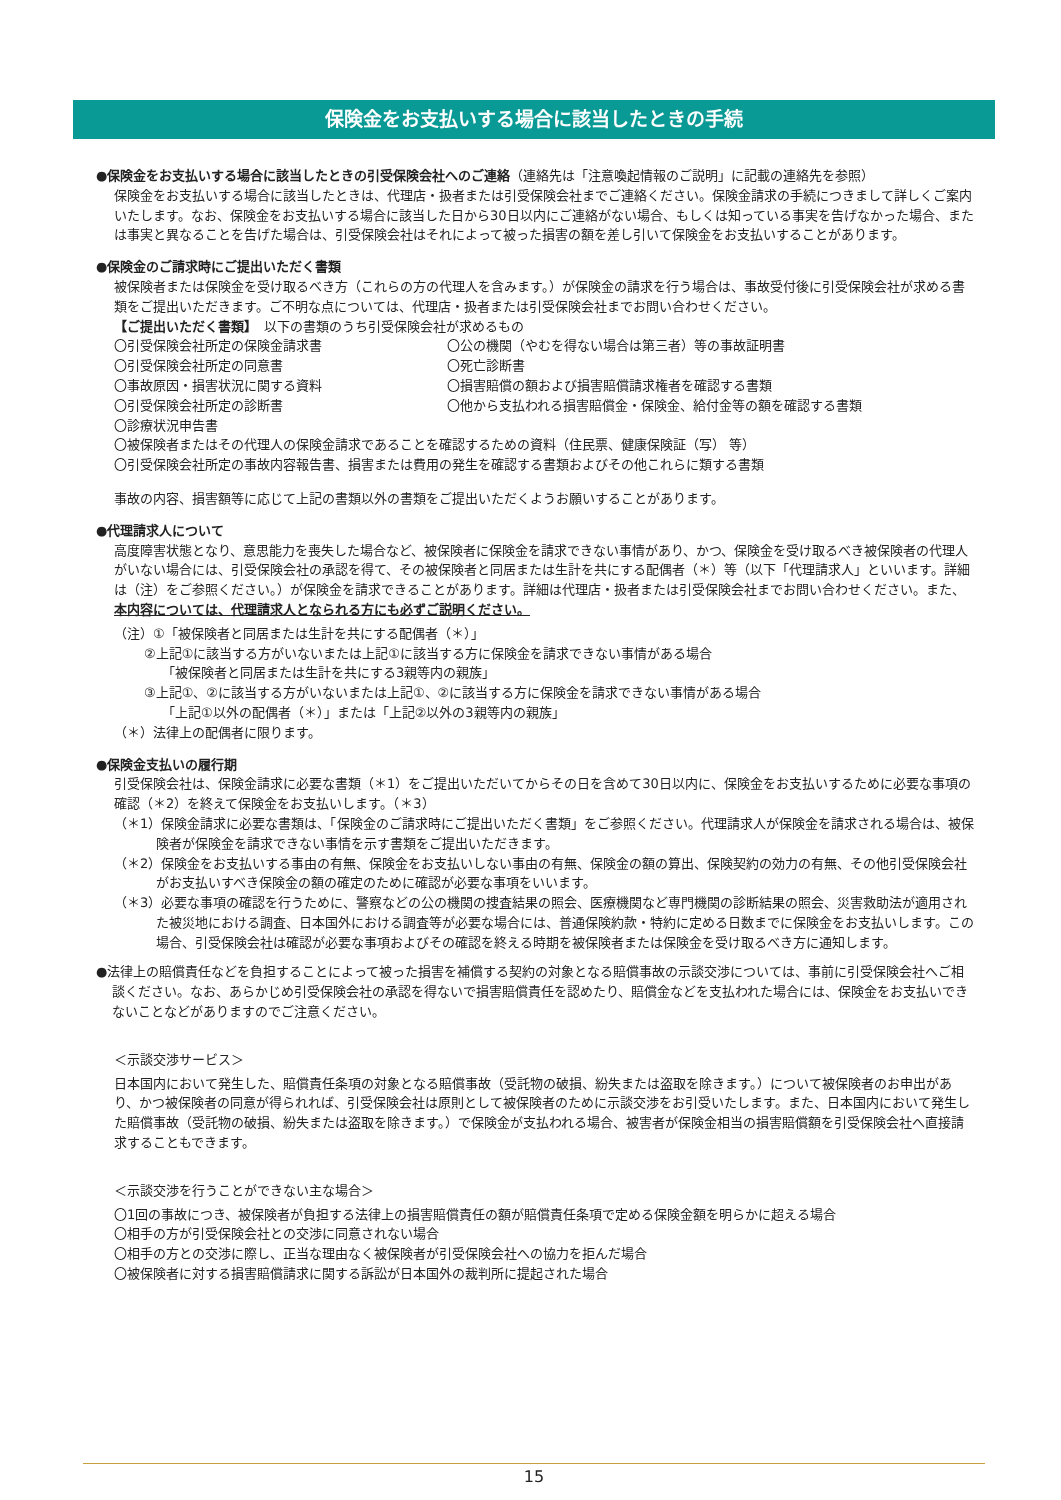保険金をお支払いする場合に該当したときの手続
●保険金をお支払いする場合に該当したときの引受保険会社へのご連絡（連絡先は「注意喚起情報のご説明」に記載の連絡先を参照）
保険金をお支払いする場合に該当したときは、代理店・扱者または引受保険会社までご連絡ください。保険金請求の手続につきまして詳しくご案内いたします。なお、保険金をお支払いする場合に該当した日から30日以内にご連絡がない場合、もしくは知っている事実を告げなかった場合、または事実と異なることを告げた場合は、引受保険会社はそれによって被った損害の額を差し引いて保険金をお支払いすることがあります。
●保険金のご請求時にご提出いただく書類
被保険者または保険金を受け取るべき方（これらの方の代理人を含みます。）が保険金の請求を行う場合は、事故受付後に引受保険会社が求める書類をご提出いただきます。ご不明な点については、代理店・扱者または引受保険会社までお問い合わせください。
【ご提出いただく書類】　以下の書類のうち引受保険会社が求めるもの
〇引受保険会社所定の保険金請求書 〇公の機関（やむを得ない場合は第三者）等の事故証明書 〇引受保険会社所定の同意書 〇死亡診断書 〇事故原因・損害状況に関する資料 〇損害賠償の額および損害賠償請求権者を確認する書類 〇引受保険会社所定の診断書 〇他から支払われる損害賠償金・保険金、給付金等の額を確認する書類
〇診療状況申告書
〇被保険者またはその代理人の保険金請求であることを確認するための資料（住民票、健康保険証（写） 等）
〇引受保険会社所定の事故内容報告書、損害または費用の発生を確認する書類およびその他これらに類する書類
事故の内容、損害額等に応じて上記の書類以外の書類をご提出いただくようお願いすることがあります。
●代理請求人について
高度障害状態となり、意思能力を喪失した場合など、被保険者に保険金を請求できない事情があり、かつ、保険金を受け取るべき被保険者の代理人がいない場合には、引受保険会社の承認を得て、その被保険者と同居または生計を共にする配偶者（＊）等（以下「代理請求人」といいます。詳細は（注）をご参照ください。）が保険金を請求できることがあります。詳細は代理店・扱者または引受保険会社までお問い合わせください。また、本内容については、代理請求人となられる方にも必ずご説明ください。
（注）①「被保険者と同居または生計を共にする配偶者（＊）」
②上記①に該当する方がいないまたは上記①に該当する方に保険金を請求できない事情がある場合
「被保険者と同居または生計を共にする3親等内の親族」
③上記①、②に該当する方がいないまたは上記①、②に該当する方に保険金を請求できない事情がある場合
「上記①以外の配偶者（＊）」または「上記②以外の3親等内の親族」
（＊）法律上の配偶者に限ります。
●保険金支払いの履行期
引受保険会社は、保険金請求に必要な書類（＊1）をご提出いただいてからその日を含めて30日以内に、保険金をお支払いするために必要な事項の確認（＊2）を終えて保険金をお支払いします。（＊3）
（＊1）保険金請求に必要な書類は、「保険金のご請求時にご提出いただく書類」をご参照ください。代理請求人が保険金を請求される場合は、被保険者が保険金を請求できない事情を示す書類をご提出いただきます。
（＊2）保険金をお支払いする事由の有無、保険金をお支払いしない事由の有無、保険金の額の算出、保険契約の効力の有無、その他引受保険会社がお支払いすべき保険金の額の確定のために確認が必要な事項をいいます。
（＊3）必要な事項の確認を行うために、警察などの公の機関の捜査結果の照会、医療機関など専門機関の診断結果の照会、災害救助法が適用された被災地における調査、日本国外における調査等が必要な場合には、普通保険約款・特約に定める日数までに保険金をお支払いします。この場合、引受保険会社は確認が必要な事項およびその確認を終える時期を被保険者または保険金を受け取るべき方に通知します。
●法律上の賠償責任などを負担することによって被った損害を補償する契約の対象となる賠償事故の示談交渉については、事前に引受保険会社へご相談ください。なお、あらかじめ引受保険会社の承認を得ないで損害賠償責任を認めたり、賠償金などを支払われた場合には、保険金をお支払いできないことなどがありますのでご注意ください。
＜示談交渉サービス＞
日本国内において発生した、賠償責任条項の対象となる賠償事故（受託物の破損、紛失または盗取を除きます。）について被保険者のお申出があり、かつ被保険者の同意が得られれば、引受保険会社は原則として被保険者のために示談交渉をお引受いたします。また、日本国内において発生した賠償事故（受託物の破損、紛失または盗取を除きます。）で保険金が支払われる場合、被害者が保険金相当の損害賠償額を引受保険会社へ直接請求することもできます。
＜示談交渉を行うことができない主な場合＞
〇1回の事故につき、被保険者が負担する法律上の損害賠償責任の額が賠償責任条項で定める保険金額を明らかに超える場合
〇相手の方が引受保険会社との交渉に同意されない場合
〇相手の方との交渉に際し、正当な理由なく被保険者が引受保険会社への協力を拒んだ場合
〇被保険者に対する損害賠償請求に関する訴訟が日本国外の裁判所に提起された場合
15